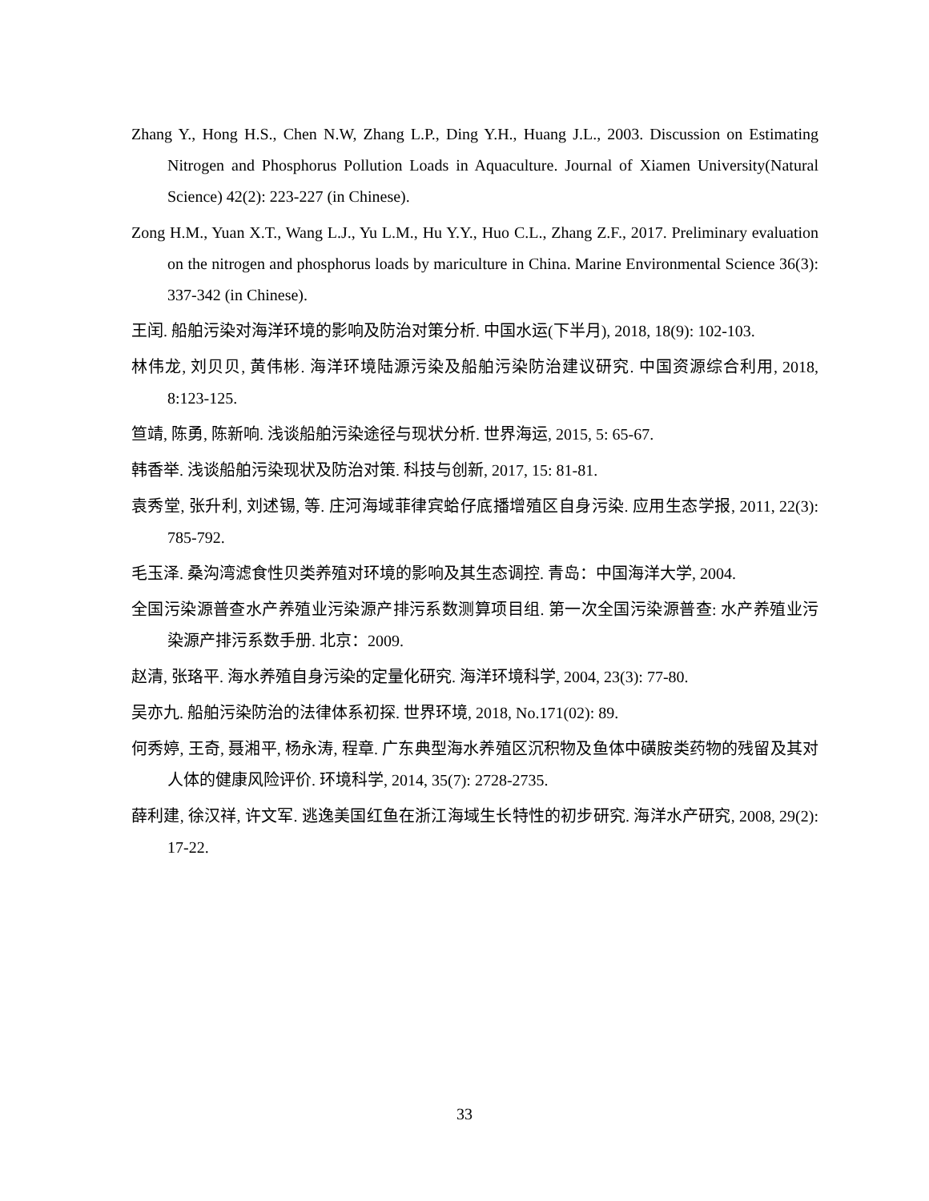Zhang Y., Hong H.S., Chen N.W, Zhang L.P., Ding Y.H., Huang J.L., 2003. Discussion on Estimating Nitrogen and Phosphorus Pollution Loads in Aquaculture. Journal of Xiamen University(Natural Science) 42(2): 223-227 (in Chinese).
Zong H.M., Yuan X.T., Wang L.J., Yu L.M., Hu Y.Y., Huo C.L., Zhang Z.F., 2017. Preliminary evaluation on the nitrogen and phosphorus loads by mariculture in China. Marine Environmental Science 36(3): 337-342 (in Chinese).
王闰. 船舶污染对海洋环境的影响及防治对策分析. 中国水运(下半月), 2018, 18(9): 102-103.
林伟龙, 刘贝贝, 黄伟彬. 海洋环境陆源污染及船舶污染防治建议研究. 中国资源综合利用, 2018, 8:123-125.
笪靖, 陈勇, 陈新响. 浅谈船舶污染途径与现状分析. 世界海运, 2015, 5: 65-67.
韩香举. 浅谈船舶污染现状及防治对策. 科技与创新, 2017, 15: 81-81.
袁秀堂, 张升利, 刘述锡, 等. 庄河海域菲律宾蛤仔底播增殖区自身污染. 应用生态学报, 2011, 22(3): 785-792.
毛玉泽. 桑沟湾滤食性贝类养殖对环境的影响及其生态调控. 青岛：中国海洋大学, 2004.
全国污染源普查水产养殖业污染源产排污系数测算项目组. 第一次全国污染源普查: 水产养殖业污染源产排污系数手册. 北京：2009.
赵清, 张珞平. 海水养殖自身污染的定量化研究. 海洋环境科学, 2004, 23(3): 77-80.
吴亦九. 船舶污染防治的法律体系初探. 世界环境, 2018, No.171(02): 89.
何秀婷, 王奇, 聂湘平, 杨永涛, 程章. 广东典型海水养殖区沉积物及鱼体中磺胺类药物的残留及其对人体的健康风险评价. 环境科学, 2014, 35(7): 2728-2735.
薛利建, 徐汉祥, 许文军. 逃逸美国红鱼在浙江海域生长特性的初步研究. 海洋水产研究, 2008, 29(2): 17-22.
33